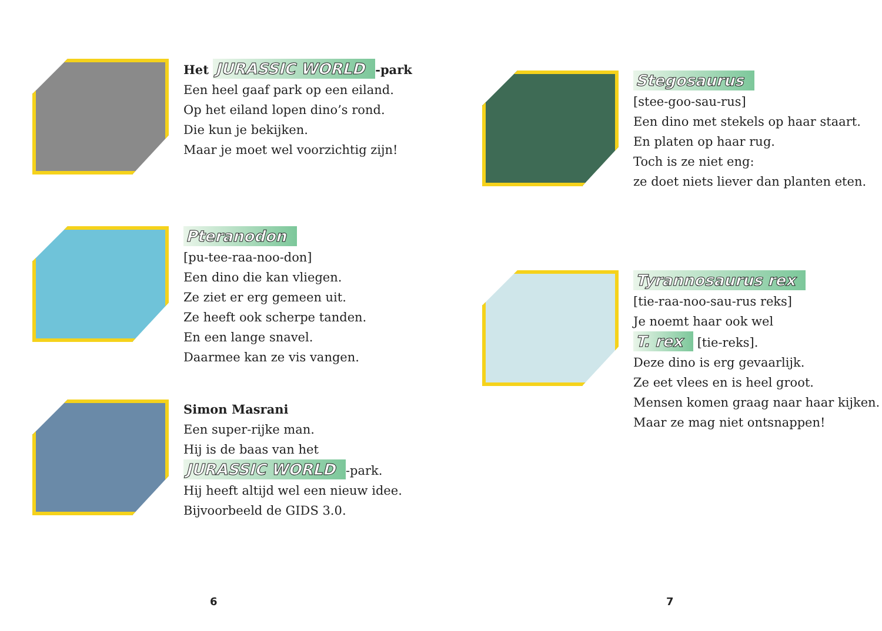Het JURASSIC WORLD -park
Een heel gaaf park op een eiland.
Op het eiland lopen dino’s rond.
Die kun je bekijken.
Maar je moet wel voorzichtig zijn!
Pteranodon
[pu-tee-raa-noo-don]
Een dino die kan vliegen.
Ze ziet er erg gemeen uit.
Ze heeft ook scherpe tanden.
En een lange snavel.
Daarmee kan ze vis vangen.
Simon Masrani
Een super-rijke man.
Hij is de baas van het
JURASSIC WORLD -park.
Hij heeft altijd wel een nieuw idee.
Bijvoorbeeld de GIDS 3.0.
6
Stegosaurus
[stee-goo-sau-rus]
Een dino met stekels op haar staart.
En platen op haar rug.
Toch is ze niet eng:
ze doet niets liever dan planten eten.
Tyrannosaurus rex
[tie-raa-noo-sau-rus reks]
Je noemt haar ook wel
T. rex [tie-reks].
Deze dino is erg gevaarlijk.
Ze eet vlees en is heel groot.
Mensen komen graag naar haar kijken.
Maar ze mag niet ontsnappen!
7